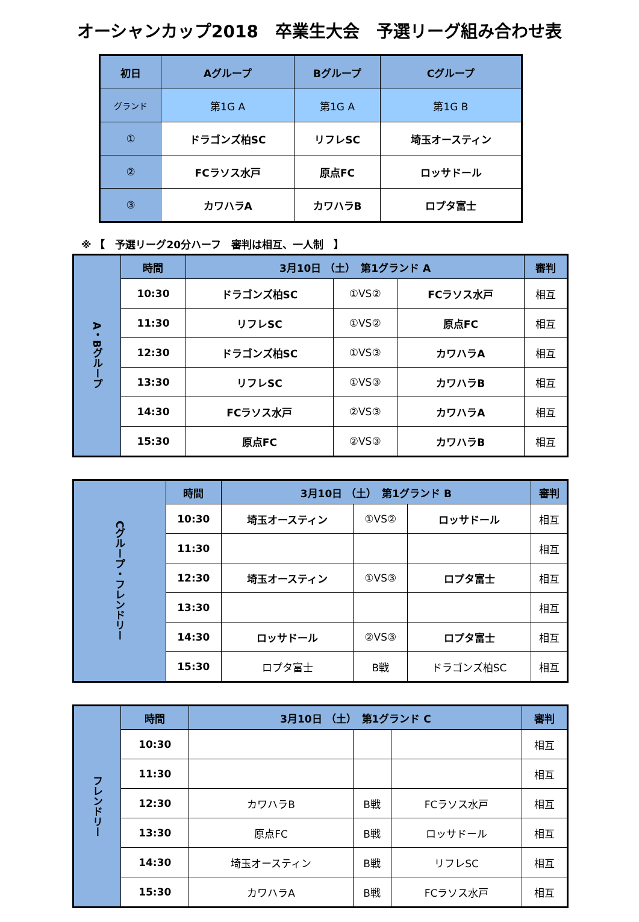オーシャンカップ2018　卒業生大会　予選リーグ組み合わせ表
| 初日 | Aグループ | Bグループ | Cグループ |
| --- | --- | --- | --- |
| グランド | 第1G A | 第1G A | 第1G B |
| ① | ドラゴンズ柏SC | リフレSC | 埼玉オースティン |
| ② | FCラソス水戸 | 原点FC | ロッサドール |
| ③ | カワハラA | カワハラB | ロプタ富士 |
※ 【　予選リーグ20分ハーフ　審判は相互、一人制　】
| A・Bグループ | 時間 | 3月10日 （土） 第1グランド A | | | 審判 |
| | 10:30 | ドラゴンズ柏SC | ①VS② | FCラソス水戸 | 相互 |
| | 11:30 | リフレSC | ①VS② | 原点FC | 相互 |
| | 12:30 | ドラゴンズ柏SC | ①VS③ | カワハラA | 相互 |
| | 13:30 | リフレSC | ①VS③ | カワハラB | 相互 |
| | 14:30 | FCラソス水戸 | ②VS③ | カワハラA | 相互 |
| | 15:30 | 原点FC | ②VS③ | カワハラB | 相互 |
| Cグループ・フレンドリー | 時間 | 3月10日 （土） 第1グランド B | | | 審判 |
| | 10:30 | 埼玉オースティン | ①VS② | ロッサドール | 相互 |
| | 11:30 | | | | 相互 |
| | 12:30 | 埼玉オースティン | ①VS③ | ロプタ富士 | 相互 |
| | 13:30 | | | | 相互 |
| | 14:30 | ロッサドール | ②VS③ | ロプタ富士 | 相互 |
| | 15:30 | ロプタ富士 | B戦 | ドラゴンズ柏SC | 相互 |
| フレンドリー | 時間 | 3月10日 （土） 第1グランド C | | | 審判 |
| | 10:30 | | | | 相互 |
| | 11:30 | | | | 相互 |
| | 12:30 | カワハラB | B戦 | FCラソス水戸 | 相互 |
| | 13:30 | 原点FC | B戦 | ロッサドール | 相互 |
| | 14:30 | 埼玉オースティン | B戦 | リフレSC | 相互 |
| | 15:30 | カワハラA | B戦 | FCラソス水戸 | 相互 |